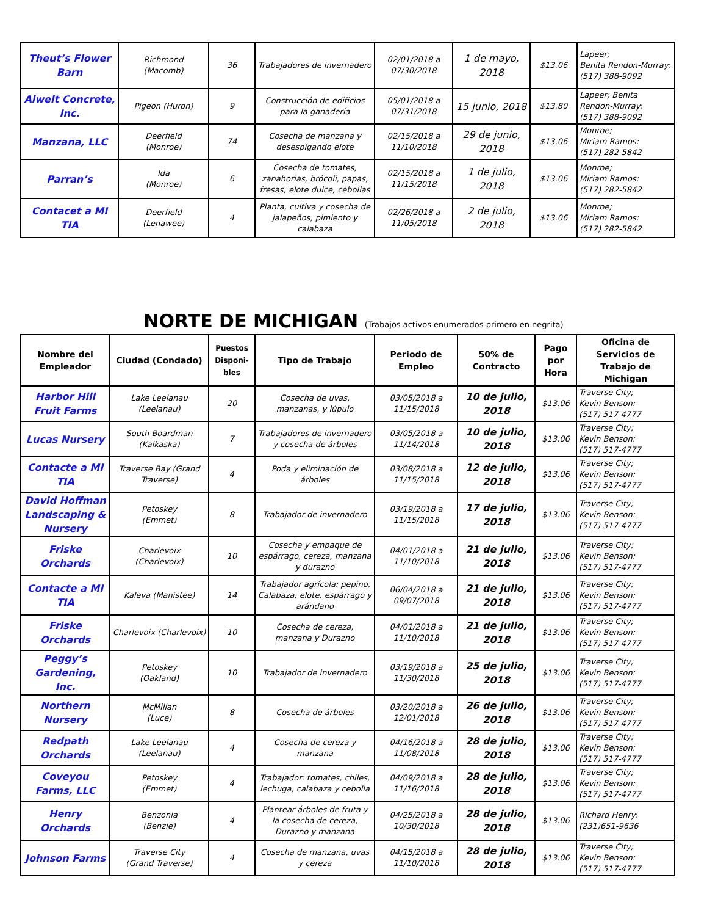| Theut’s Flower Barn | Richmond (Macomb) | 36 | Trabajadores de invernadero | 02/01/2018 a 07/30/2018 | 1 de mayo, 2018 | $13.06 | Lapeer; Benita Rendon-Murray: (517) 388-9092 |
| Alwelt Concrete, Inc. | Pigeon (Huron) | 9 | Construcción de edificios para la ganadería | 05/01/2018 a 07/31/2018 | 15 junio, 2018 | $13.80 | Lapeer; Benita Rendon-Murray: (517) 388-9092 |
| Manzana, LLC | Deerfield (Monroe) | 74 | Cosecha de manzana y desespigando elote | 02/15/2018 a 11/10/2018 | 29 de junio, 2018 | $13.06 | Monroe; Miriam Ramos: (517) 282-5842 |
| Parran’s | Ida (Monroe) | 6 | Cosecha de tomates, zanahorias, brócoli, papas, fresas, elote dulce, cebollas | 02/15/2018 a 11/15/2018 | 1 de julio, 2018 | $13.06 | Monroe; Miriam Ramos: (517) 282-5842 |
| Contacet a MI TIA | Deerfield (Lenawee) | 4 | Planta, cultiva y cosecha de jalapeños, pimiento y calabaza | 02/26/2018 a 11/05/2018 | 2 de julio, 2018 | $13.06 | Monroe; Miriam Ramos: (517) 282-5842 |
NORTE DE MICHIGAN (Trabajos activos enumerados primero en negrita)
| Nombre del Empleador | Ciudad (Condado) | Puestos Disponi-bles | Tipo de Trabajo | Periodo de Empleo | 50% de Contracto | Pago por Hora | Oficina de Servicios de Trabajo de Michigan |
| --- | --- | --- | --- | --- | --- | --- | --- |
| Harbor Hill Fruit Farms | Lake Leelanau (Leelanau) | 20 | Cosecha de uvas, manzanas, y lúpulo | 03/05/2018 a 11/15/2018 | 10 de julio, 2018 | $13.06 | Traverse City; Kevin Benson: (517) 517-4777 |
| Lucas Nursery | South Boardman (Kalkaska) | 7 | Trabajadores de invernadero y cosecha de árboles | 03/05/2018 a 11/14/2018 | 10 de julio, 2018 | $13.06 | Traverse City; Kevin Benson: (517) 517-4777 |
| Contacte a MI TIA | Traverse Bay (Grand Traverse) | 4 | Poda y eliminación de árboles | 03/08/2018 a 11/15/2018 | 12 de julio, 2018 | $13.06 | Traverse City; Kevin Benson: (517) 517-4777 |
| David Hoffman Landscaping & Nursery | Petoskey (Emmet) | 8 | Trabajador de invernadero | 03/19/2018 a 11/15/2018 | 17 de julio, 2018 | $13.06 | Traverse City; Kevin Benson: (517) 517-4777 |
| Friske Orchards | Charlevoix (Charlevoix) | 10 | Cosecha y empaque de espárrago, cereza, manzana y durazno | 04/01/2018 a 11/10/2018 | 21 de julio, 2018 | $13.06 | Traverse City; Kevin Benson: (517) 517-4777 |
| Contacte a MI TIA | Kaleva (Manistee) | 14 | Trabajador agrícola: pepino, Calabaza, elote, espárrago y arándano | 06/04/2018 a 09/07/2018 | 21 de julio, 2018 | $13.06 | Traverse City; Kevin Benson: (517) 517-4777 |
| Friske Orchards | Charlevoix (Charlevoix) | 10 | Cosecha de cereza, manzana y Durazno | 04/01/2018 a 11/10/2018 | 21 de julio, 2018 | $13.06 | Traverse City; Kevin Benson: (517) 517-4777 |
| Peggy’s Gardening, Inc. | Petoskey (Oakland) | 10 | Trabajador de invernadero | 03/19/2018 a 11/30/2018 | 25 de julio, 2018 | $13.06 | Traverse City; Kevin Benson: (517) 517-4777 |
| Northern Nursery | McMillan (Luce) | 8 | Cosecha de árboles | 03/20/2018 a 12/01/2018 | 26 de julio, 2018 | $13.06 | Traverse City; Kevin Benson: (517) 517-4777 |
| Redpath Orchards | Lake Leelanau (Leelanau) | 4 | Cosecha de cereza y manzana | 04/16/2018 a 11/08/2018 | 28 de julio, 2018 | $13.06 | Traverse City; Kevin Benson: (517) 517-4777 |
| Coveyou Farms, LLC | Petoskey (Emmet) | 4 | Trabajador: tomates, chiles, lechuga, calabaza y cebolla | 04/09/2018 a 11/16/2018 | 28 de julio, 2018 | $13.06 | Traverse City; Kevin Benson: (517) 517-4777 |
| Henry Orchards | Benzonia (Benzie) | 4 | Plantear árboles de fruta y la cosecha de cereza, Durazno y manzana | 04/25/2018 a 10/30/2018 | 28 de julio, 2018 | $13.06 | Richard Henry: (231)651-9636 |
| Johnson Farms | Traverse City (Grand Traverse) | 4 | Cosecha de manzana, uvas y cereza | 04/15/2018 a 11/10/2018 | 28 de julio, 2018 | $13.06 | Traverse City; Kevin Benson: (517) 517-4777 |